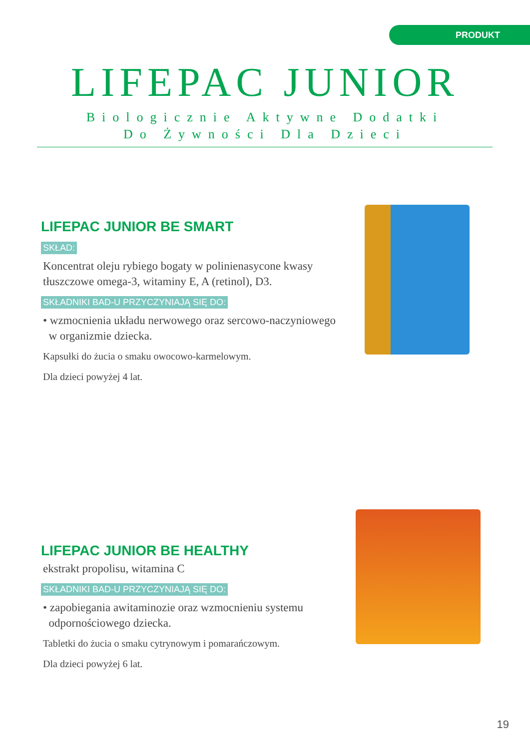PRODUKT
LIFEPAC JUNIOR
Biologicznie Aktywne Dodatki
Do Żywności Dla Dzieci
LIFEPAC JUNIOR BE SMART
SKŁAD:
Koncentrat oleju rybiego bogaty w polinienasycone kwasy tłuszczowe omega-3, witaminy E, A (retinol), D3.
SKŁADNIKI BAD-U PRZYCZYNIAJĄ SIĘ DO:
• wzmocnienia układu nerwowego oraz sercowo-naczyniowego
w organizmie dziecka.
Kapsułki do żucia o smaku owocowo-karmelowym.
Dla dzieci powyżej 4 lat.
LIFEPAC JUNIOR BE HEALTHY
ekstrakt propolisu, witamina C
SKŁADNIKI BAD-U PRZYCZYNIAJĄ SIĘ DO:
• zapobiegania awitaminozie oraz wzmocnieniu systemu
odpornościowego dziecka.
Tabletki do żucia o smaku cytrynowym i pomarańczowym.
Dla dzieci powyżej 6 lat.
19